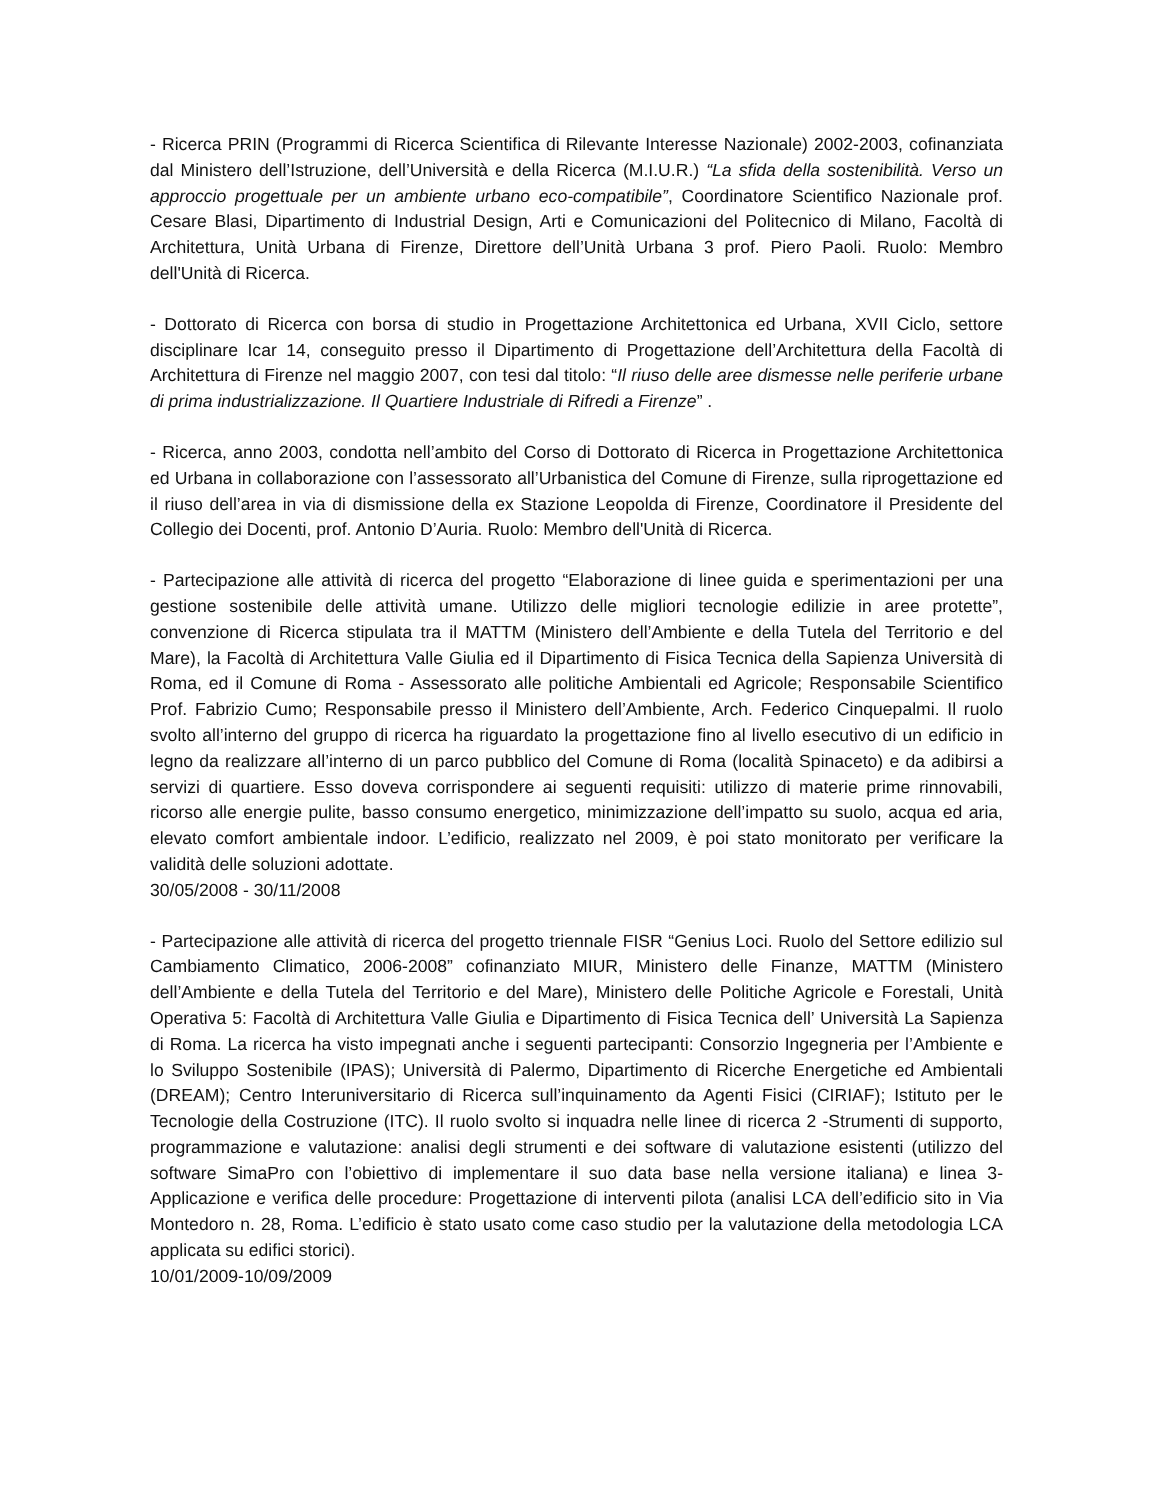- Ricerca PRIN (Programmi di Ricerca Scientifica di Rilevante Interesse Nazionale) 2002-2003, cofinanziata dal Ministero dell’Istruzione, dell’Università e della Ricerca (M.I.U.R.) “La sfida della sostenibilità. Verso un approccio progettuale per un ambiente urbano eco-compatibile”, Coordinatore Scientifico Nazionale prof. Cesare Blasi, Dipartimento di Industrial Design, Arti e Comunicazioni del Politecnico di Milano, Facoltà di Architettura, Unità Urbana di Firenze, Direttore dell’Unità Urbana 3 prof. Piero Paoli. Ruolo: Membro dell'Unità di Ricerca.
- Dottorato di Ricerca con borsa di studio in Progettazione Architettonica ed Urbana, XVII Ciclo, settore disciplinare Icar 14, conseguito presso il Dipartimento di Progettazione dell’Architettura della Facoltà di Architettura di Firenze nel maggio 2007, con tesi dal titolo: “Il riuso delle aree dismesse nelle periferie urbane di prima industrializzazione. Il Quartiere Industriale di Rifredi a Firenze” .
- Ricerca, anno 2003, condotta nell’ambito del Corso di Dottorato di Ricerca in Progettazione Architettonica ed Urbana in collaborazione con l’assessorato all’Urbanistica del Comune di Firenze, sulla riprogettazione ed il riuso dell’area in via di dismissione della ex Stazione Leopolda di Firenze, Coordinatore il Presidente del Collegio dei Docenti, prof. Antonio D’Auria. Ruolo: Membro dell'Unità di Ricerca.
- Partecipazione alle attività di ricerca del progetto “Elaborazione di linee guida e sperimentazioni per una gestione sostenibile delle attività umane. Utilizzo delle migliori tecnologie edilizie in aree protette”, convenzione di Ricerca stipulata tra il MATTM (Ministero dell’Ambiente e della Tutela del Territorio e del Mare), la Facoltà di Architettura Valle Giulia ed il Dipartimento di Fisica Tecnica della Sapienza Università di Roma, ed il Comune di Roma - Assessorato alle politiche Ambientali ed Agricole; Responsabile Scientifico Prof. Fabrizio Cumo; Responsabile presso il Ministero dell’Ambiente, Arch. Federico Cinquepalmi. Il ruolo svolto all’interno del gruppo di ricerca ha riguardato la progettazione fino al livello esecutivo di un edificio in legno da realizzare all’interno di un parco pubblico del Comune di Roma (località Spinaceto) e da adibirsi a servizi di quartiere. Esso doveva corrispondere ai seguenti requisiti: utilizzo di materie prime rinnovabili, ricorso alle energie pulite, basso consumo energetico, minimizzazione dell’impatto su suolo, acqua ed aria, elevato comfort ambientale indoor. L’edificio, realizzato nel 2009, è poi stato monitorato per verificare la validità delle soluzioni adottate.
30/05/2008 - 30/11/2008
- Partecipazione alle attività di ricerca del progetto triennale FISR “Genius Loci. Ruolo del Settore edilizio sul Cambiamento Climatico, 2006-2008” cofinanziato MIUR, Ministero delle Finanze, MATTM (Ministero dell’Ambiente e della Tutela del Territorio e del Mare), Ministero delle Politiche Agricole e Forestali, Unità Operativa 5: Facoltà di Architettura Valle Giulia e Dipartimento di Fisica Tecnica dell’ Università La Sapienza di Roma. La ricerca ha visto impegnati anche i seguenti partecipanti: Consorzio Ingegneria per l’Ambiente e lo Sviluppo Sostenibile (IPAS); Università di Palermo, Dipartimento di Ricerche Energetiche ed Ambientali (DREAM); Centro Interuniversitario di Ricerca sull’inquinamento da Agenti Fisici (CIRIAF); Istituto per le Tecnologie della Costruzione (ITC). Il ruolo svolto si inquadra nelle linee di ricerca 2 -Strumenti di supporto, programmazione e valutazione: analisi degli strumenti e dei software di valutazione esistenti (utilizzo del software SimaPro con l’obiettivo di implementare il suo data base nella versione italiana) e linea 3- Applicazione e verifica delle procedure: Progettazione di interventi pilota (analisi LCA dell’edificio sito in Via Montedoro n. 28, Roma. L’edificio è stato usato come caso studio per la valutazione della metodologia LCA applicata su edifici storici).
10/01/2009-10/09/2009